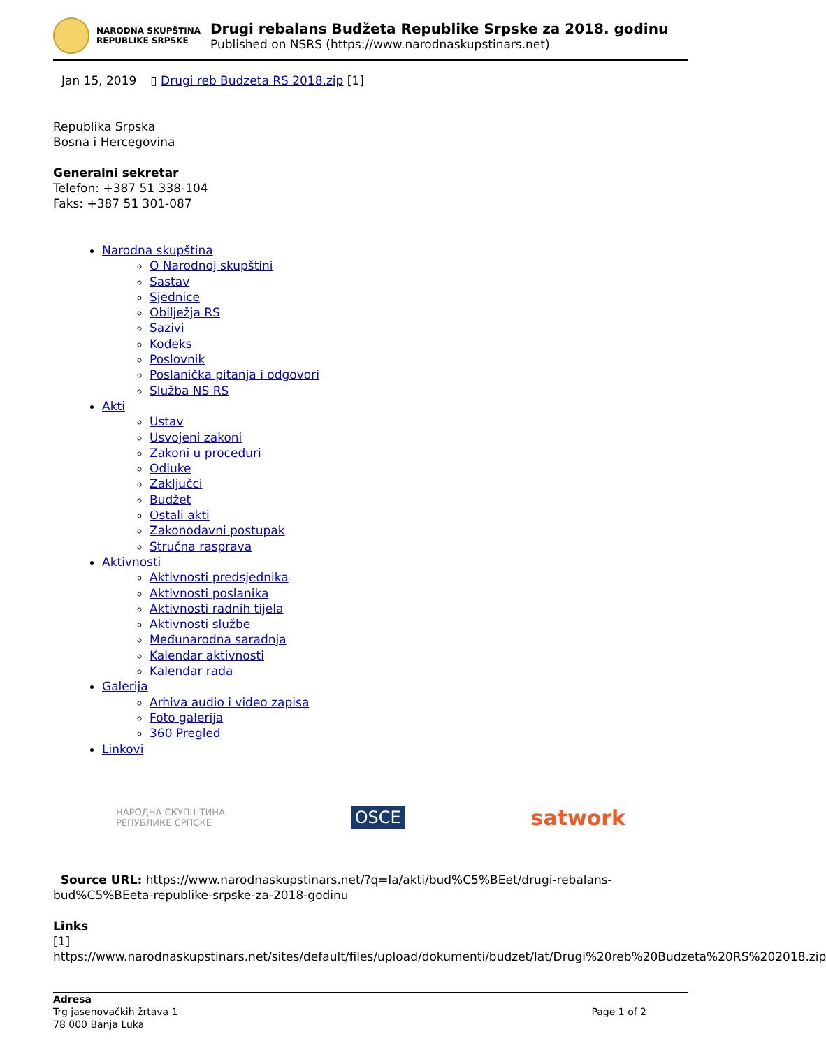NARODNA SKUPŠTINA
REPUBLIKE SRPSKE
Drugi rebalans Budžeta Republike Srpske za 2018. godinu
Published on NSRS (https://www.narodnaskupstinars.net)
Jan 15, 2019 ▯ Drugi reb Budzeta RS 2018.zip [1]
Republika Srpska
Bosna i Hercegovina
Generalni sekretar
Telefon: +387 51 338-104
Faks: +387 51 301-087
Narodna skupština
O Narodnoj skupštini
Sastav
Sjednice
Obilježja RS
Sazivi
Kodeks
Poslovnik
Poslanička pitanja i odgovori
Služba NS RS
Akti
Ustav
Usvojeni zakoni
Zakoni u proceduri
Odluke
Zaključci
Budžet
Ostali akti
Zakonodavni postupak
Stručna rasprava
Aktivnosti
Aktivnosti predsjednika
Aktivnosti poslanika
Aktivnosti radnih tijela
Aktivnosti službe
Međunarodna saradnja
Kalendar aktivnosti
Kalendar rada
Galerija
Arhiva audio i video zapisa
Foto galerija
360 Pregled
Linkovi
НАРОДНА СКУПШТИНА
РЕПУБЛИКЕ СРПСКЕ OSCE satwork
Source URL: https://www.narodnaskupstinars.net/?q=la/akti/bud%C5%BEet/drugi-rebalans-bud%C5%BEeta-republike-srpske-za-2018-godinu
Links
[1] https://www.narodnaskupstinars.net/sites/default/files/upload/dokumenti/budzet/lat/Drugi%20reb%20Budzeta%20RS%202018.zip
Adresa
Trg jasenovačkih žrtava 1
78 000 Banja Luka
Page 1 of 2